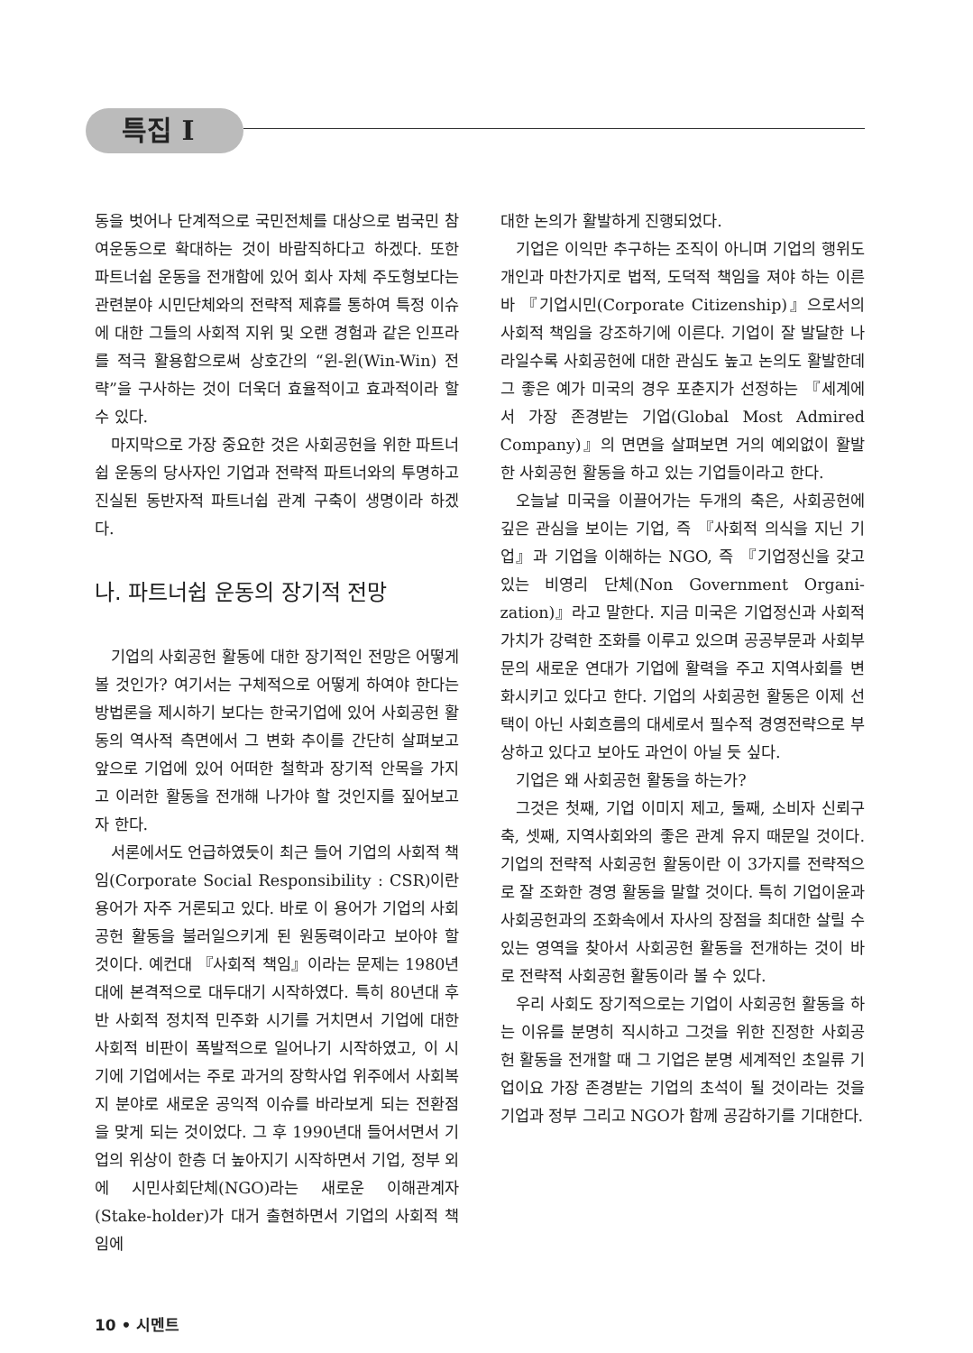특집 I
동을 벗어나 단계적으로 국민전체를 대상으로 범국민 참여운동으로 확대하는 것이 바람직하다고 하겠다. 또한 파트너쉽 운동을 전개함에 있어 회사 자체 주도형보다는 관련분야 시민단체와의 전략적 제휴를 통하여 특정 이슈에 대한 그들의 사회적 지위 및 오랜 경험과 같은 인프라를 적극 활용함으로써 상호간의 “윈-윈(Win-Win) 전략”을 구사하는 것이 더욱더 효율적이고 효과적이라 할 수 있다.
마지막으로 가장 중요한 것은 사회공헌을 위한 파트너쉽 운동의 당사자인 기업과 전략적 파트너와의 투명하고 진실된 동반자적 파트너쉽 관계 구축이 생명이라 하겠다.
나. 파트너쉽 운동의 장기적 전망
기업의 사회공헌 활동에 대한 장기적인 전망은 어떻게 볼 것인가? 여기서는 구체적으로 어떻게 하여야 한다는 방법론을 제시하기 보다는 한국기업에 있어 사회공헌 활동의 역사적 측면에서 그 변화 추이를 간단히 살펴보고 앞으로 기업에 있어 어떠한 철학과 장기적 안목을 가지고 이러한 활동을 전개해 나가야 할 것인지를 짚어보고자 한다.
서론에서도 언급하였듯이 최근 들어 기업의 사회적 책임(Corporate Social Responsibility : CSR)이란 용어가 자주 거론되고 있다. 바로 이 용어가 기업의 사회공헌 활동을 불러일으키게 된 원동력이라고 보아야 할 것이다. 예컨대 『사회적 책임』이라는 문제는 1980년대에 본격적으로 대두대기 시작하였다. 특히 80년대 후반 사회적 정치적 민주화 시기를 거치면서 기업에 대한 사회적 비판이 폭발적으로 일어나기 시작하였고, 이 시기에 기업에서는 주로 과거의 장학사업 위주에서 사회복지 분야로 새로운 공익적 이슈를 바라보게 되는 전환점을 맞게 되는 것이었다. 그 후 1990년대 들어서면서 기업의 위상이 한층 더 높아지기 시작하면서 기업, 정부 외에 시민사회단체(NGO)라는 새로운 이해관계자(Stake-holder)가 대거 출현하면서 기업의 사회적 책임에
대한 논의가 활발하게 진행되었다.
기업은 이익만 추구하는 조직이 아니며 기업의 행위도 개인과 마찬가지로 법적, 도덕적 책임을 져야 하는 이른바 『기업시민(Corporate Citizenship)』으로서의 사회적 책임을 강조하기에 이른다. 기업이 잘 발달한 나라일수록 사회공헌에 대한 관심도 높고 논의도 활발한데 그 좋은 예가 미국의 경우 포춘지가 선정하는 『세계에서 가장 존경받는 기업(Global Most Admired Company)』의 면면을 살펴보면 거의 예외없이 활발한 사회공헌 활동을 하고 있는 기업들이라고 한다.
오늘날 미국을 이끌어가는 두개의 축은, 사회공헌에 깊은 관심을 보이는 기업, 즉 『사회적 의식을 지닌 기업』과 기업을 이해하는 NGO, 즉 『기업정신을 갖고 있는 비영리 단체(Non Government Organi-zation)』라고 말한다. 지금 미국은 기업정신과 사회적 가치가 강력한 조화를 이루고 있으며 공공부문과 사회부문의 새로운 연대가 기업에 활력을 주고 지역사회를 변화시키고 있다고 한다. 기업의 사회공헌 활동은 이제 선택이 아닌 사회흐름의 대세로서 필수적 경영전략으로 부상하고 있다고 보아도 과언이 아닐 듯 싶다.
기업은 왜 사회공헌 활동을 하는가?
그것은 첫째, 기업 이미지 제고, 둘째, 소비자 신뢰구축, 셋째, 지역사회와의 좋은 관계 유지 때문일 것이다. 기업의 전략적 사회공헌 활동이란 이 3가지를 전략적으로 잘 조화한 경영 활동을 말할 것이다. 특히 기업이윤과 사회공헌과의 조화속에서 자사의 장점을 최대한 살릴 수 있는 영역을 찾아서 사회공헌 활동을 전개하는 것이 바로 전략적 사회공헌 활동이라 볼 수 있다.
우리 사회도 장기적으로는 기업이 사회공헌 활동을 하는 이유를 분명히 직시하고 그것을 위한 진정한 사회공헌 활동을 전개할 때 그 기업은 분명 세계적인 초일류 기업이요 가장 존경받는 기업의 초석이 될 것이라는 것을 기업과 정부 그리고 NGO가 함께 공감하기를 기대한다.
10 • 시멘트